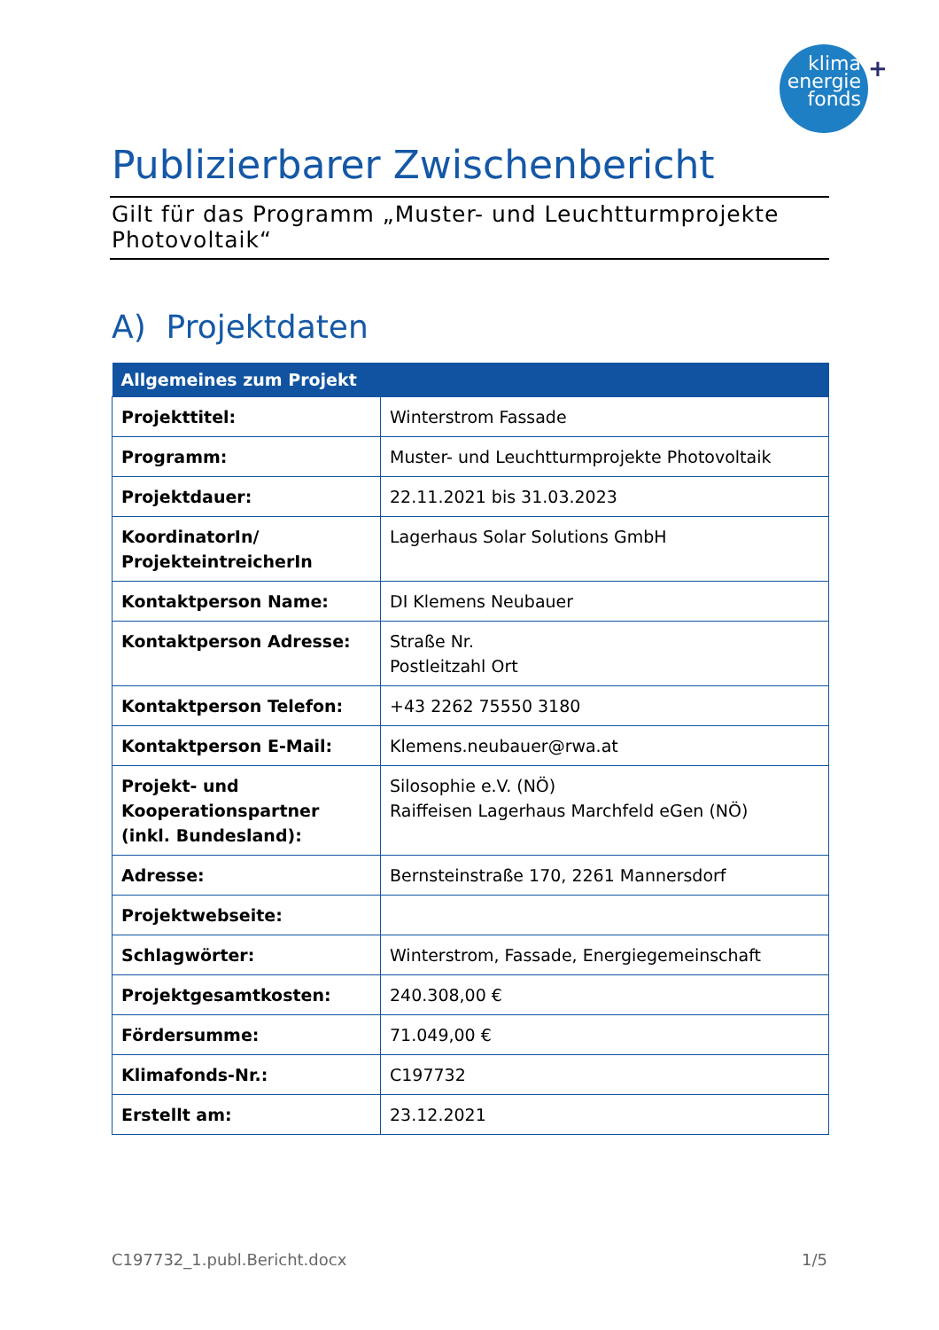klima
energie
fonds
+
Publizierbarer Zwischenbericht
Gilt für das Programm „Muster- und Leuchtturmprojekte Photovoltaik“
A) Projektdaten
| Allgemeines zum Projekt | |
| --- | --- |
| Projekttitel: | Winterstrom Fassade |
| Programm: | Muster- und Leuchtturmprojekte Photovoltaik |
| Projektdauer: | 22.11.2021 bis 31.03.2023 |
| KoordinatorIn/ ProjekteintreicherIn | Lagerhaus Solar Solutions GmbH |
| Kontaktperson Name: | DI Klemens Neubauer |
| Kontaktperson Adresse: | Straße Nr. Postleitzahl Ort |
| Kontaktperson Telefon: | +43 2262 75550 3180 |
| Kontaktperson E-Mail: | Klemens.neubauer@rwa.at |
| Projekt- und Kooperationspartner (inkl. Bundesland): | Silosophie e.V. (NÖ) Raiffeisen Lagerhaus Marchfeld eGen (NÖ) |
| Adresse: | Bernsteinstraße 170, 2261 Mannersdorf |
| Projektwebseite: | |
| Schlagwörter: | Winterstrom, Fassade, Energiegemeinschaft |
| Projektgesamtkosten: | 240.308,00 € |
| Fördersumme: | 71.049,00 € |
| Klimafonds-Nr.: | C197732 |
| Erstellt am: | 23.12.2021 |
C197732_1.publ.Bericht.docx 1/5